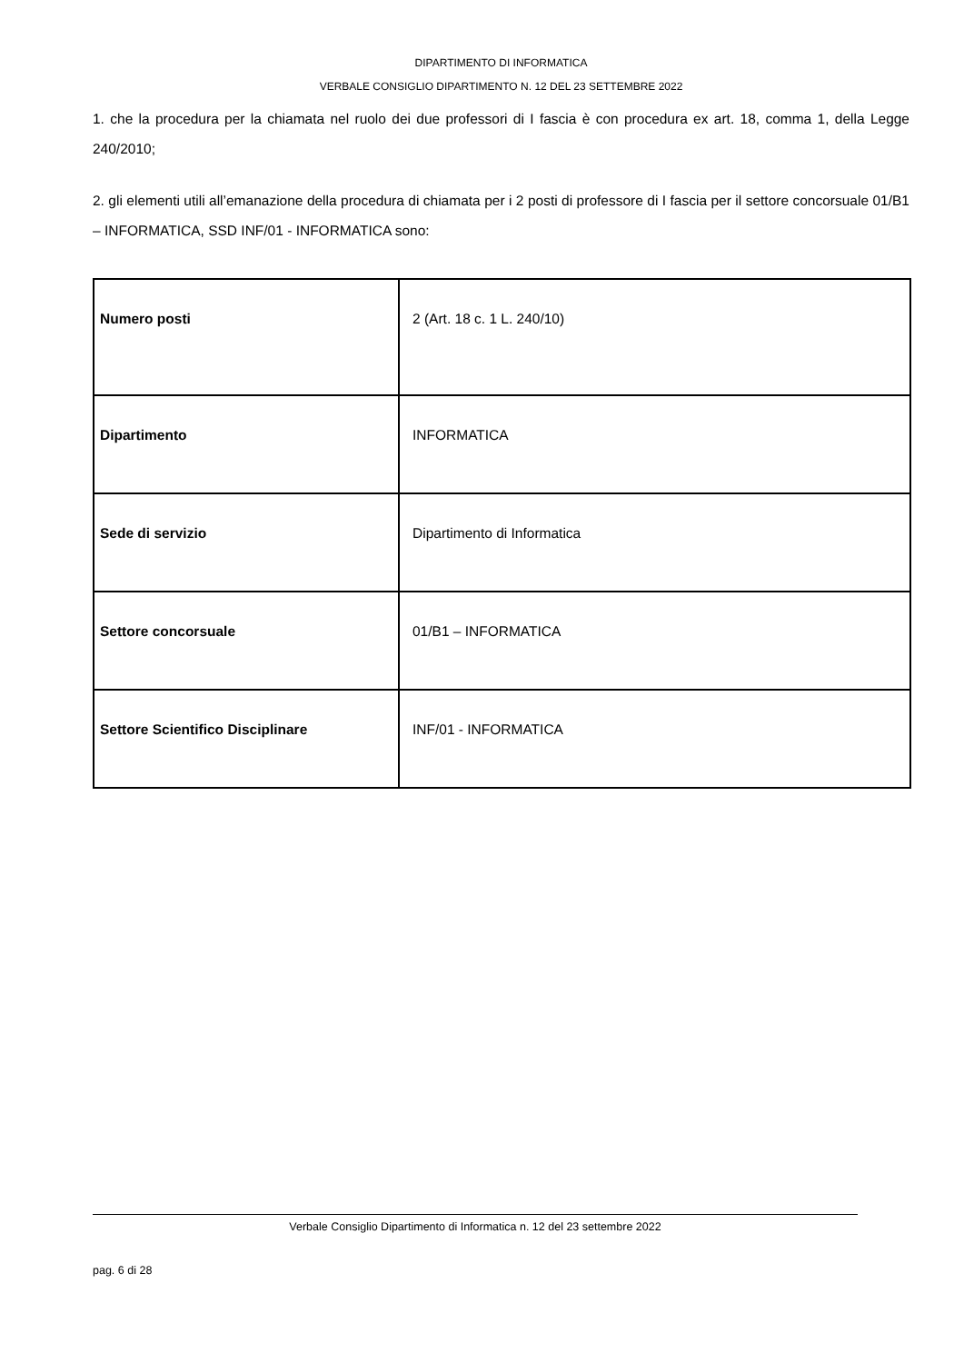DIPARTIMENTO DI INFORMATICA
VERBALE CONSIGLIO DIPARTIMENTO N. 12 DEL 23 SETTEMBRE 2022
1. che la procedura per la chiamata nel ruolo dei due professori di I fascia è con procedura ex art. 18, comma 1, della Legge 240/2010;
2. gli elementi utili all’emanazione della procedura di chiamata per i 2 posti di professore di I fascia per il settore concorsuale 01/B1 – INFORMATICA, SSD INF/01 - INFORMATICA sono:
| Numero posti | 2 (Art. 18 c. 1 L. 240/10) |
| Dipartimento | INFORMATICA |
| Sede di servizio | Dipartimento di Informatica |
| Settore concorsuale | 01/B1 – INFORMATICA |
| Settore Scientifico Disciplinare | INF/01 - INFORMATICA |
Verbale Consiglio Dipartimento di Informatica n. 12 del 23 settembre 2022
pag. 6 di 28